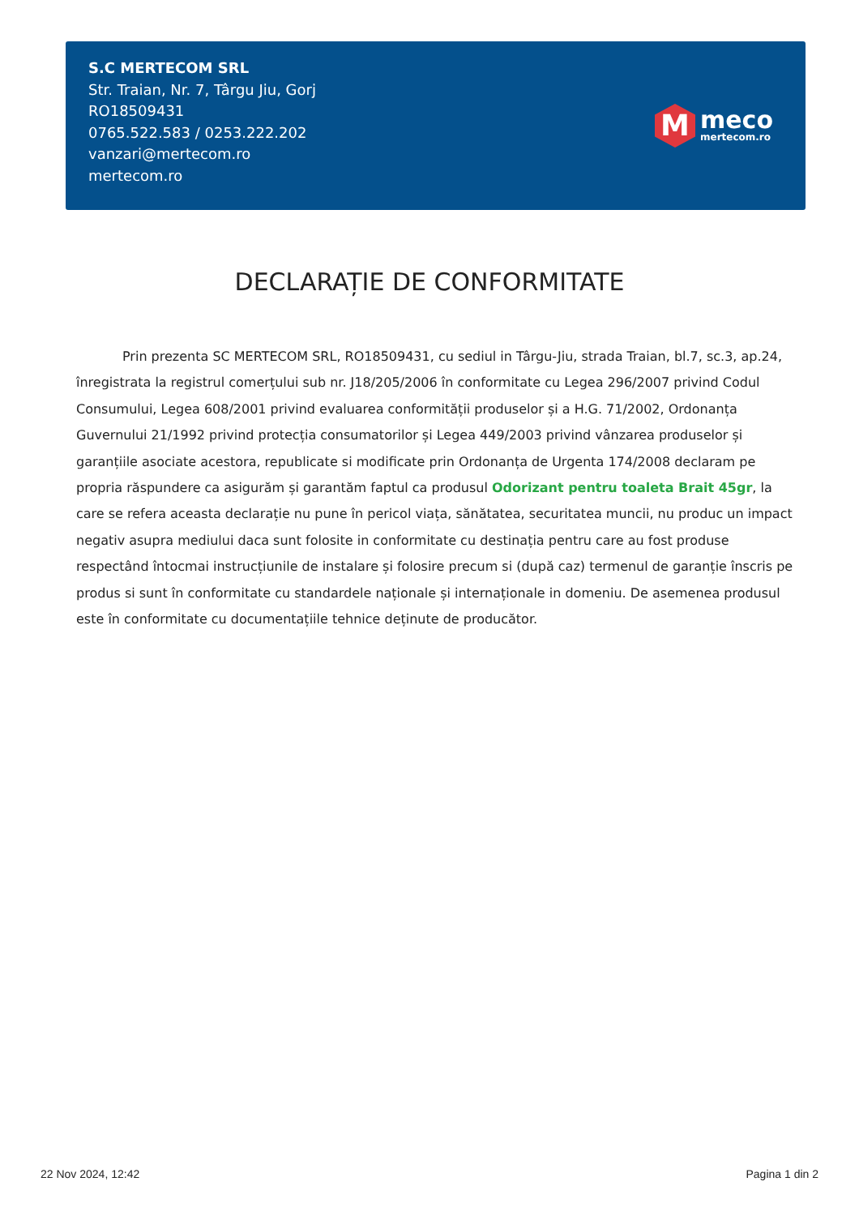S.C MERTECOM SRL
Str. Traian, Nr. 7, Târgu Jiu, Gorj
RO18509431
0765.522.583 / 0253.222.202
vanzari@mertecom.ro
mertecom.ro
M
meco
mertecom.ro
DECLARAȚIE DE CONFORMITATE
Prin prezenta SC MERTECOM SRL, RO18509431, cu sediul in Târgu-Jiu, strada Traian, bl.7, sc.3, ap.24, înregistrata la registrul comerțului sub nr. J18/205/2006 în conformitate cu Legea 296/2007 privind Codul Consumului, Legea 608/2001 privind evaluarea conformității produselor și a H.G. 71/2002, Ordonanța Guvernului 21/1992 privind protecția consumatorilor și Legea 449/2003 privind vânzarea produselor și garanțiile asociate acestora, republicate si modificate prin Ordonanța de Urgenta 174/2008 declaram pe propria răspundere ca asigurăm și garantăm faptul ca produsul Odorizant pentru toaleta Brait 45gr, la care se refera aceasta declarație nu pune în pericol viața, sănătatea, securitatea muncii, nu produc un impact negativ asupra mediului daca sunt folosite in conformitate cu destinația pentru care au fost produse respectând întocmai instrucțiunile de instalare și folosire precum si (după caz) termenul de garanție înscris pe produs si sunt în conformitate cu standardele naționale și internaționale in domeniu. De asemenea produsul este în conformitate cu documentațiile tehnice deținute de producător.
22 Nov 2024, 12:42 Pagina 1 din 2